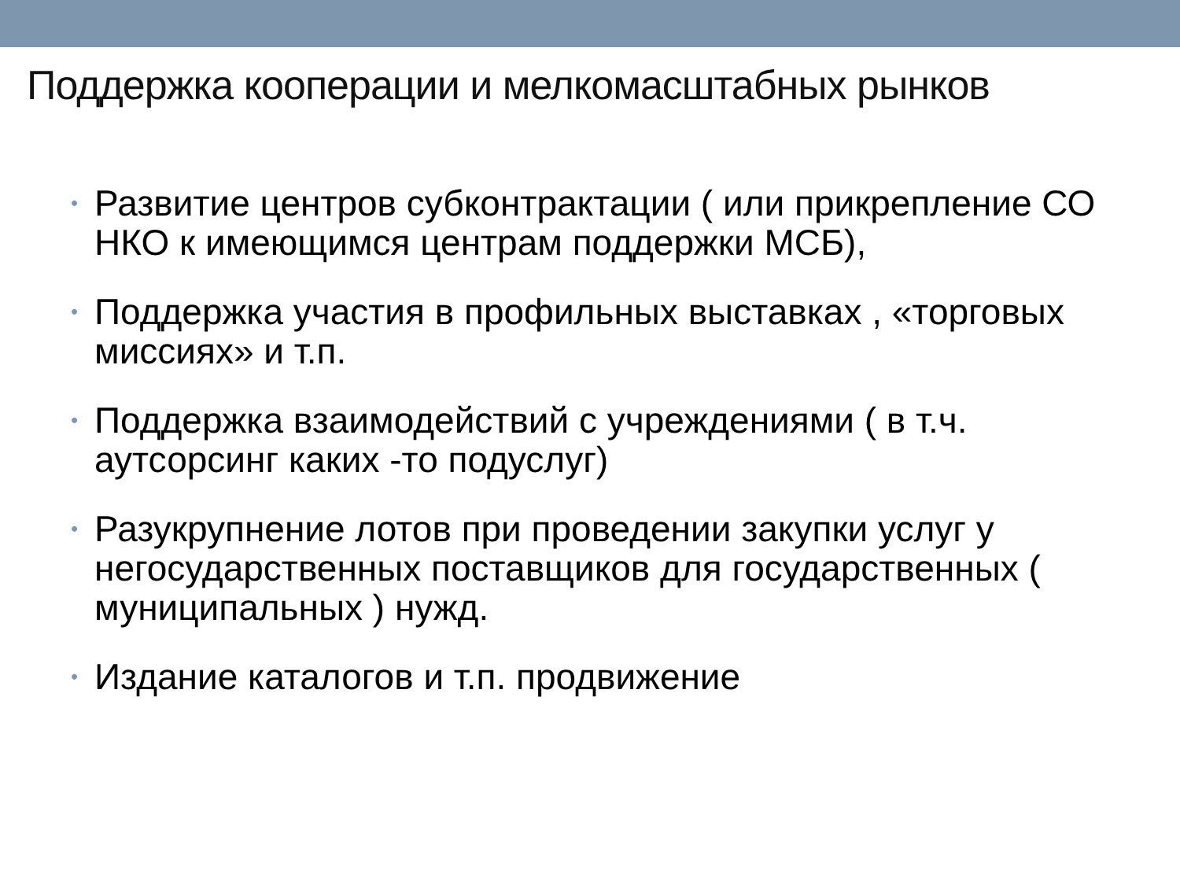Поддержка кооперации и мелкомасштабных рынков
• Развитие центров субконтрактации ( или прикрепление СО НКО к имеющимся центрам поддержки МСБ),
• Поддержка участия в профильных выставках , «торговых миссиях» и т.п.
• Поддержка взаимодействий с учреждениями ( в т.ч. аутсорсинг каких -то подуслуг)
• Разукрупнение лотов при проведении закупки услуг у негосударственных поставщиков для государственных ( муниципальных ) нужд.
• Издание каталогов и т.п. продвижение